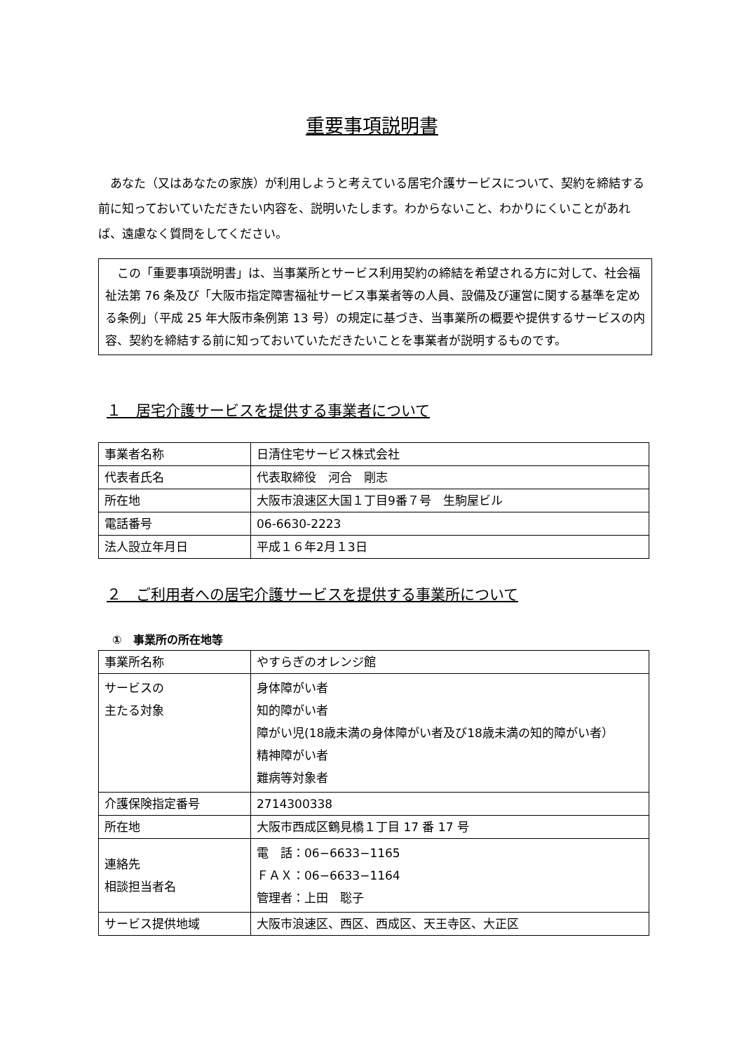重要事項説明書
　あなた（又はあなたの家族）が利用しようと考えている居宅介護サービスについて、契約を締結する前に知っておいていただきたい内容を、説明いたします。わからないこと、わかりにくいことがあれば、遠慮なく質問をしてください。
　この「重要事項説明書」は、当事業所とサービス利用契約の締結を希望される方に対して、社会福祉法第 76 条及び「大阪市指定障害福祉サービス事業者等の人員、設備及び運営に関する基準を定める条例」（平成 25 年大阪市条例第 13 号）の規定に基づき、当事業所の概要や提供するサービスの内容、契約を締結する前に知っておいていただきたいことを事業者が説明するものです。
１　居宅介護サービスを提供する事業者について
| 事業者名称 | 日清住宅サービス株式会社 |
| 代表者氏名 | 代表取締役 河合 剛志 |
| 所在地 | 大阪市浪速区大国１丁目9番７号 生駒屋ビル |
| 電話番号 | 06-6630-2223 |
| 法人設立年月日 | 平成１６年2月１3日 |
２　ご利用者への居宅介護サービスを提供する事業所について
①　事業所の所在地等
| 事業所名称 | やすらぎのオレンジ館 |
| サービスの 主たる対象 | 身体障がい者 知的障がい者 障がい児(18歳未満の身体障がい者及び18歳未満の知的障がい者） 精神障がい者 難病等対象者 |
| 介護保険指定番号 | 2714300338 |
| 所在地 | 大阪市西成区鶴見橋１丁目 17 番 17 号 |
| 連絡先 相談担当者名 | 電 話：06−6633−1165 ＦＡＸ：06−6633−1164 管理者：上田 聡子 |
| サービス提供地域 | 大阪市浪速区、西区、西成区、天王寺区、大正区 |